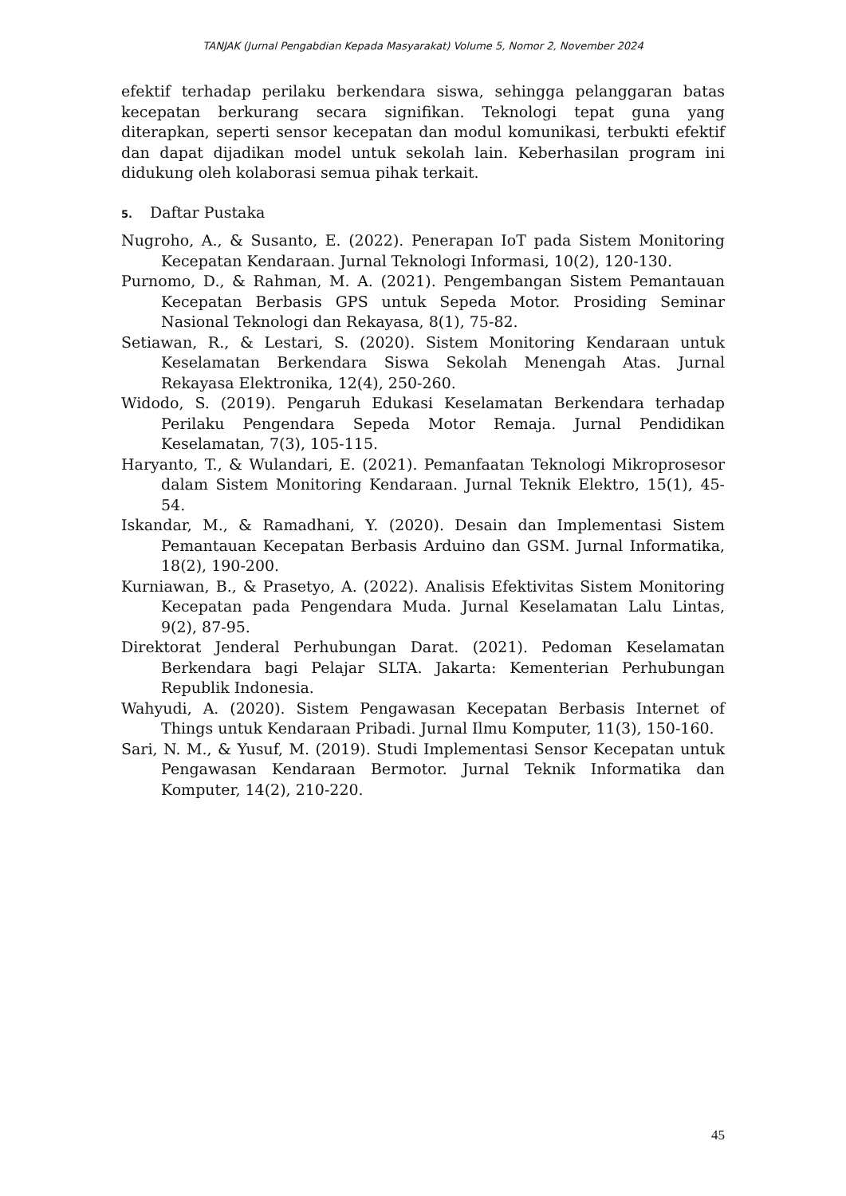TANJAK (Jurnal Pengabdian Kepada Masyarakat) Volume 5, Nomor 2, November 2024
efektif terhadap perilaku berkendara siswa, sehingga pelanggaran batas kecepatan berkurang secara signifikan. Teknologi tepat guna yang diterapkan, seperti sensor kecepatan dan modul komunikasi, terbukti efektif dan dapat dijadikan model untuk sekolah lain. Keberhasilan program ini didukung oleh kolaborasi semua pihak terkait.
5. Daftar Pustaka
Nugroho, A., & Susanto, E. (2022). Penerapan IoT pada Sistem Monitoring Kecepatan Kendaraan. Jurnal Teknologi Informasi, 10(2), 120-130.
Purnomo, D., & Rahman, M. A. (2021). Pengembangan Sistem Pemantauan Kecepatan Berbasis GPS untuk Sepeda Motor. Prosiding Seminar Nasional Teknologi dan Rekayasa, 8(1), 75-82.
Setiawan, R., & Lestari, S. (2020). Sistem Monitoring Kendaraan untuk Keselamatan Berkendara Siswa Sekolah Menengah Atas. Jurnal Rekayasa Elektronika, 12(4), 250-260.
Widodo, S. (2019). Pengaruh Edukasi Keselamatan Berkendara terhadap Perilaku Pengendara Sepeda Motor Remaja. Jurnal Pendidikan Keselamatan, 7(3), 105-115.
Haryanto, T., & Wulandari, E. (2021). Pemanfaatan Teknologi Mikroprosesor dalam Sistem Monitoring Kendaraan. Jurnal Teknik Elektro, 15(1), 45-54.
Iskandar, M., & Ramadhani, Y. (2020). Desain dan Implementasi Sistem Pemantauan Kecepatan Berbasis Arduino dan GSM. Jurnal Informatika, 18(2), 190-200.
Kurniawan, B., & Prasetyo, A. (2022). Analisis Efektivitas Sistem Monitoring Kecepatan pada Pengendara Muda. Jurnal Keselamatan Lalu Lintas, 9(2), 87-95.
Direktorat Jenderal Perhubungan Darat. (2021). Pedoman Keselamatan Berkendara bagi Pelajar SLTA. Jakarta: Kementerian Perhubungan Republik Indonesia.
Wahyudi, A. (2020). Sistem Pengawasan Kecepatan Berbasis Internet of Things untuk Kendaraan Pribadi. Jurnal Ilmu Komputer, 11(3), 150-160.
Sari, N. M., & Yusuf, M. (2019). Studi Implementasi Sensor Kecepatan untuk Pengawasan Kendaraan Bermotor. Jurnal Teknik Informatika dan Komputer, 14(2), 210-220.
45